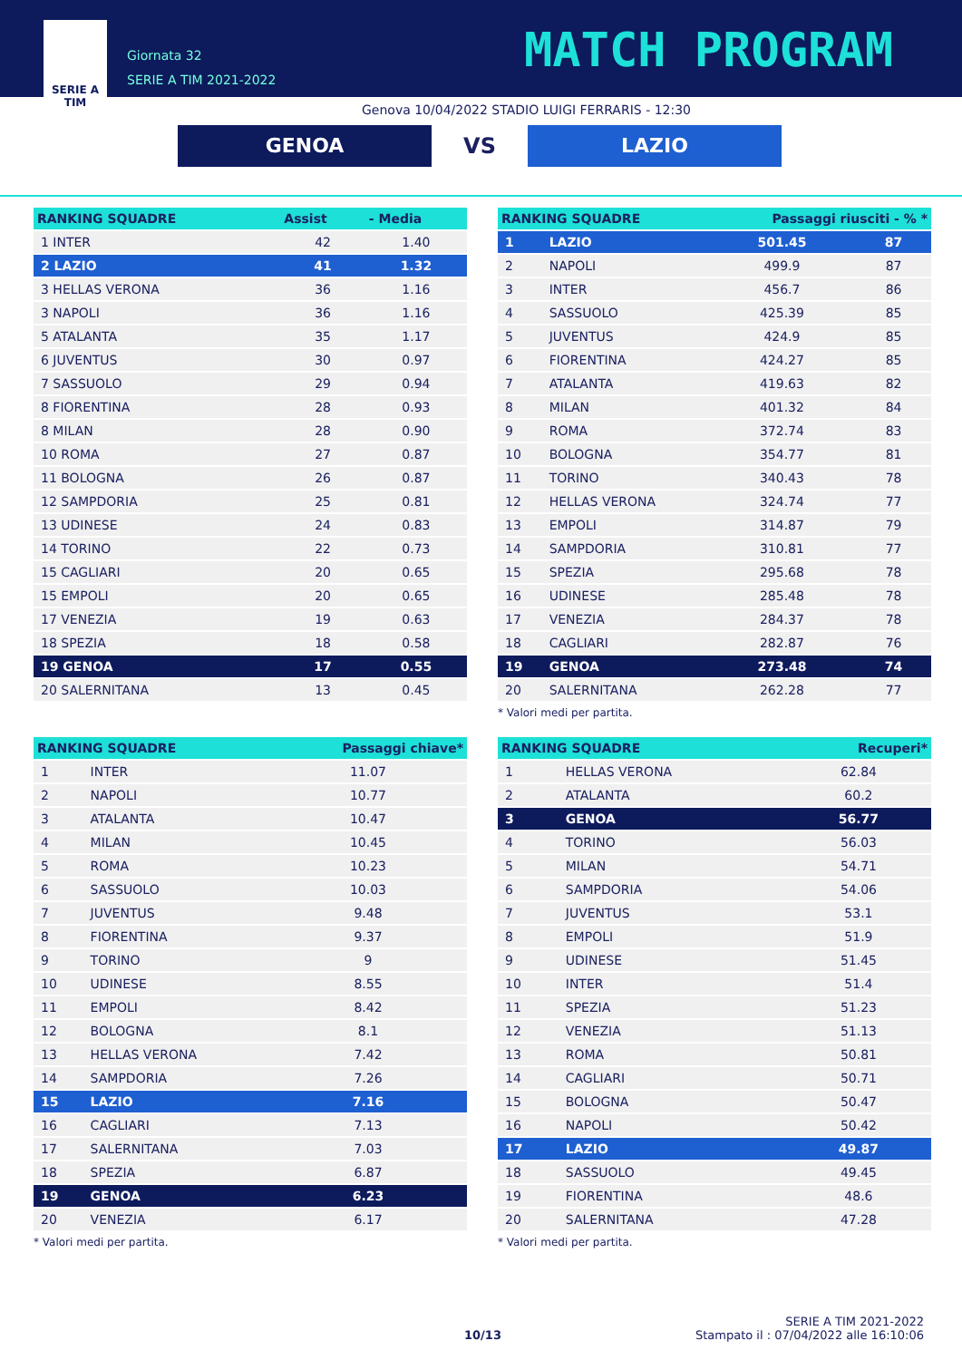SERIE A
TIM
Giornata 32
SERIE A TIM 2021-2022
MATCH PROGRAM
Genova 10/04/2022 STADIO LUIGI FERRARIS - 12:30
GENOA
VS
LAZIO
| RANKING SQUADRE | Assist | - Media |
| --- | --- | --- |
| 1 INTER | 42 | 1.40 |
| 2 LAZIO | 41 | 1.32 |
| 3 HELLAS VERONA | 36 | 1.16 |
| 3 NAPOLI | 36 | 1.16 |
| 5 ATALANTA | 35 | 1.17 |
| 6 JUVENTUS | 30 | 0.97 |
| 7 SASSUOLO | 29 | 0.94 |
| 8 FIORENTINA | 28 | 0.93 |
| 8 MILAN | 28 | 0.90 |
| 10 ROMA | 27 | 0.87 |
| 11 BOLOGNA | 26 | 0.87 |
| 12 SAMPDORIA | 25 | 0.81 |
| 13 UDINESE | 24 | 0.83 |
| 14 TORINO | 22 | 0.73 |
| 15 CAGLIARI | 20 | 0.65 |
| 15 EMPOLI | 20 | 0.65 |
| 17 VENEZIA | 19 | 0.63 |
| 18 SPEZIA | 18 | 0.58 |
| 19 GENOA | 17 | 0.55 |
| 20 SALERNITANA | 13 | 0.45 |
| RANKING SQUADRE | | Passaggi riusciti - % * | |
| --- | --- | --- | --- |
| 1 | LAZIO | 501.45 | 87 |
| 2 | NAPOLI | 499.9 | 87 |
| 3 | INTER | 456.7 | 86 |
| 4 | SASSUOLO | 425.39 | 85 |
| 5 | JUVENTUS | 424.9 | 85 |
| 6 | FIORENTINA | 424.27 | 85 |
| 7 | ATALANTA | 419.63 | 82 |
| 8 | MILAN | 401.32 | 84 |
| 9 | ROMA | 372.74 | 83 |
| 10 | BOLOGNA | 354.77 | 81 |
| 11 | TORINO | 340.43 | 78 |
| 12 | HELLAS VERONA | 324.74 | 77 |
| 13 | EMPOLI | 314.87 | 79 |
| 14 | SAMPDORIA | 310.81 | 77 |
| 15 | SPEZIA | 295.68 | 78 |
| 16 | UDINESE | 285.48 | 78 |
| 17 | VENEZIA | 284.37 | 78 |
| 18 | CAGLIARI | 282.87 | 76 |
| 19 | GENOA | 273.48 | 74 |
| 20 | SALERNITANA | 262.28 | 77 |
* Valori medi per partita.
| RANKING SQUADRE | | Passaggi chiave* |
| --- | --- | --- |
| 1 | INTER | 11.07 |
| 2 | NAPOLI | 10.77 |
| 3 | ATALANTA | 10.47 |
| 4 | MILAN | 10.45 |
| 5 | ROMA | 10.23 |
| 6 | SASSUOLO | 10.03 |
| 7 | JUVENTUS | 9.48 |
| 8 | FIORENTINA | 9.37 |
| 9 | TORINO | 9 |
| 10 | UDINESE | 8.55 |
| 11 | EMPOLI | 8.42 |
| 12 | BOLOGNA | 8.1 |
| 13 | HELLAS VERONA | 7.42 |
| 14 | SAMPDORIA | 7.26 |
| 15 | LAZIO | 7.16 |
| 16 | CAGLIARI | 7.13 |
| 17 | SALERNITANA | 7.03 |
| 18 | SPEZIA | 6.87 |
| 19 | GENOA | 6.23 |
| 20 | VENEZIA | 6.17 |
* Valori medi per partita.
| RANKING SQUADRE | | Recuperi* |
| --- | --- | --- |
| 1 | HELLAS VERONA | 62.84 |
| 2 | ATALANTA | 60.2 |
| 3 | GENOA | 56.77 |
| 4 | TORINO | 56.03 |
| 5 | MILAN | 54.71 |
| 6 | SAMPDORIA | 54.06 |
| 7 | JUVENTUS | 53.1 |
| 8 | EMPOLI | 51.9 |
| 9 | UDINESE | 51.45 |
| 10 | INTER | 51.4 |
| 11 | SPEZIA | 51.23 |
| 12 | VENEZIA | 51.13 |
| 13 | ROMA | 50.81 |
| 14 | CAGLIARI | 50.71 |
| 15 | BOLOGNA | 50.47 |
| 16 | NAPOLI | 50.42 |
| 17 | LAZIO | 49.87 |
| 18 | SASSUOLO | 49.45 |
| 19 | FIORENTINA | 48.6 |
| 20 | SALERNITANA | 47.28 |
* Valori medi per partita.
SERIE A TIM 2021-2022
10/13 Stampato il : 07/04/2022 alle 16:10:06